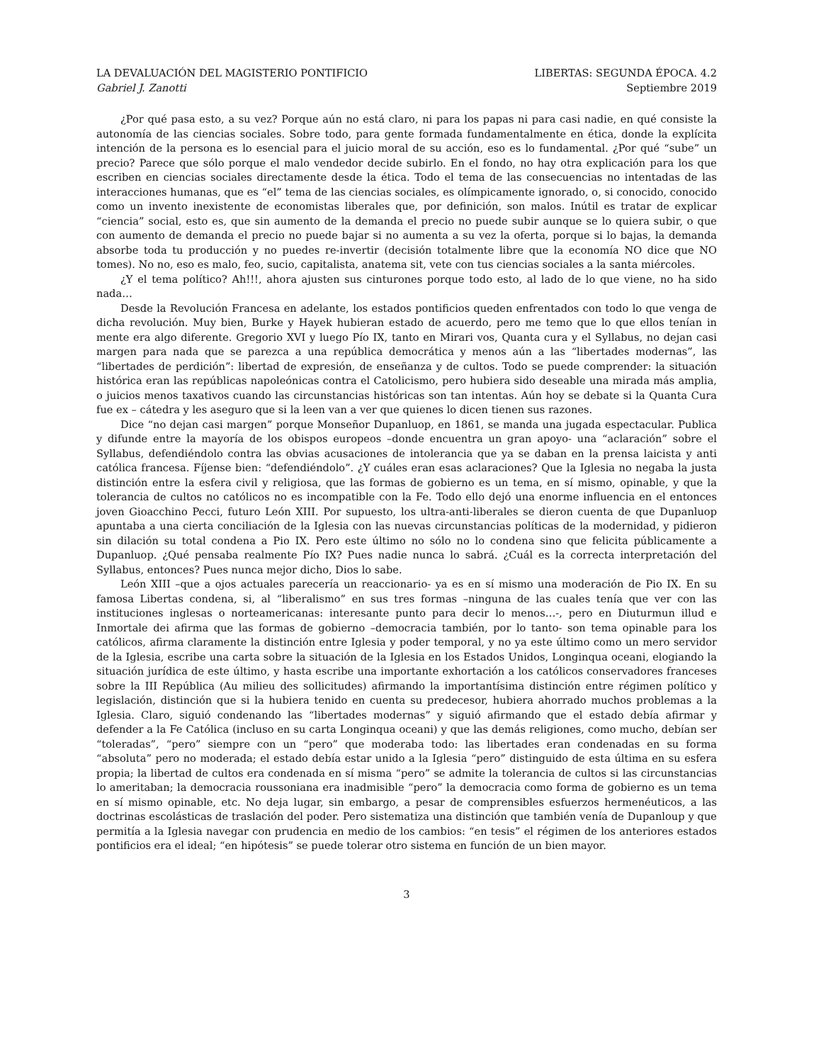LA DEVALUACIÓN DEL MAGISTERIO PONTIFICIO LIBERTAS: SEGUNDA ÉPOCA. 4.2
Gabriel J. Zanotti Septiembre 2019
¿Por qué pasa esto, a su vez? Porque aún no está claro, ni para los papas ni para casi nadie, en qué consiste la autonomía de las ciencias sociales. Sobre todo, para gente formada fundamentalmente en ética, donde la explícita intención de la persona es lo esencial para el juicio moral de su acción, eso es lo fundamental. ¿Por qué “sube” un precio? Parece que sólo porque el malo vendedor decide subirlo. En el fondo, no hay otra explicación para los que escriben en ciencias sociales directamente desde la ética. Todo el tema de las consecuencias no intentadas de las interacciones humanas, que es “el” tema de las ciencias sociales, es olímpicamente ignorado, o, si conocido, conocido como un invento inexistente de economistas liberales que, por definición, son malos. Inútil es tratar de explicar “ciencia” social, esto es, que sin aumento de la demanda el precio no puede subir aunque se lo quiera subir, o que con aumento de demanda el precio no puede bajar si no aumenta a su vez la oferta, porque si lo bajas, la demanda absorbe toda tu producción y no puedes re-invertir (decisión totalmente libre que la economía NO dice que NO tomes). No no, eso es malo, feo, sucio, capitalista, anatema sit, vete con tus ciencias sociales a la santa miércoles.
¿Y el tema político? Ah!!!, ahora ajusten sus cinturones porque todo esto, al lado de lo que viene, no ha sido nada…
Desde la Revolución Francesa en adelante, los estados pontificios queden enfrentados con todo lo que venga de dicha revolución. Muy bien, Burke y Hayek hubieran estado de acuerdo, pero me temo que lo que ellos tenían in mente era algo diferente. Gregorio XVI y luego Pío IX, tanto en Mirari vos, Quanta cura y el Syllabus, no dejan casi margen para nada que se parezca a una república democrática y menos aún a las “libertades modernas”, las “libertades de perdición”: libertad de expresión, de enseñanza y de cultos. Todo se puede comprender: la situación histórica eran las repúblicas napoleónicas contra el Catolicismo, pero hubiera sido deseable una mirada más amplia, o juicios menos taxativos cuando las circunstancias históricas son tan intentas. Aún hoy se debate si la Quanta Cura fue ex – cátedra y les aseguro que si la leen van a ver que quienes lo dicen tienen sus razones.
Dice “no dejan casi margen” porque Monseñor Dupanluop, en 1861, se manda una jugada espectacular. Publica y difunde entre la mayoría de los obispos europeos –donde encuentra un gran apoyo- una “aclaración” sobre el Syllabus, defendiéndolo contra las obvias acusaciones de intolerancia que ya se daban en la prensa laicista y anti católica francesa. Fíjense bien: “defendiéndolo”. ¿Y cuáles eran esas aclaraciones? Que la Iglesia no negaba la justa distinción entre la esfera civil y religiosa, que las formas de gobierno es un tema, en sí mismo, opinable, y que la tolerancia de cultos no católicos no es incompatible con la Fe. Todo ello dejó una enorme influencia en el entonces joven Gioacchino Pecci, futuro León XIII. Por supuesto, los ultra-anti-liberales se dieron cuenta de que Dupanluop apuntaba a una cierta conciliación de la Iglesia con las nuevas circunstancias políticas de la modernidad, y pidieron sin dilación su total condena a Pio IX. Pero este último no sólo no lo condena sino que felicita públicamente a Dupanluop. ¿Qué pensaba realmente Pío IX? Pues nadie nunca lo sabrá. ¿Cuál es la correcta interpretación del Syllabus, entonces? Pues nunca mejor dicho, Dios lo sabe.
León XIII –que a ojos actuales parecería un reaccionario- ya es en sí mismo una moderación de Pio IX. En su famosa Libertas condena, si, al “liberalismo” en sus tres formas –ninguna de las cuales tenía que ver con las instituciones inglesas o norteamericanas: interesante punto para decir lo menos…-, pero en Diuturmun illud e Inmortale dei afirma que las formas de gobierno –democracia también, por lo tanto- son tema opinable para los católicos, afirma claramente la distinción entre Iglesia y poder temporal, y no ya este último como un mero servidor de la Iglesia, escribe una carta sobre la situación de la Iglesia en los Estados Unidos, Longinqua oceani, elogiando la situación jurídica de este último, y hasta escribe una importante exhortación a los católicos conservadores franceses sobre la III República (Au milieu des sollicitudes) afirmando la importantísima distinción entre régimen político y legislación, distinción que si la hubiera tenido en cuenta su predecesor, hubiera ahorrado muchos problemas a la Iglesia. Claro, siguió condenando las “libertades modernas” y siguió afirmando que el estado debía afirmar y defender a la Fe Católica (incluso en su carta Longinqua oceani) y que las demás religiones, como mucho, debían ser “toleradas”, “pero” siempre con un “pero” que moderaba todo: las libertades eran condenadas en su forma “absoluta” pero no moderada; el estado debía estar unido a la Iglesia “pero” distinguido de esta última en su esfera propia; la libertad de cultos era condenada en sí misma “pero” se admite la tolerancia de cultos si las circunstancias lo ameritaban; la democracia roussoniana era inadmisible “pero” la democracia como forma de gobierno es un tema en sí mismo opinable, etc. No deja lugar, sin embargo, a pesar de comprensibles esfuerzos hermenéuticos, a las doctrinas escolásticas de traslación del poder. Pero sistematiza una distinción que también venía de Dupanloup y que permitía a la Iglesia navegar con prudencia en medio de los cambios: “en tesis” el régimen de los anteriores estados pontificios era el ideal; “en hipótesis” se puede tolerar otro sistema en función de un bien mayor.
3